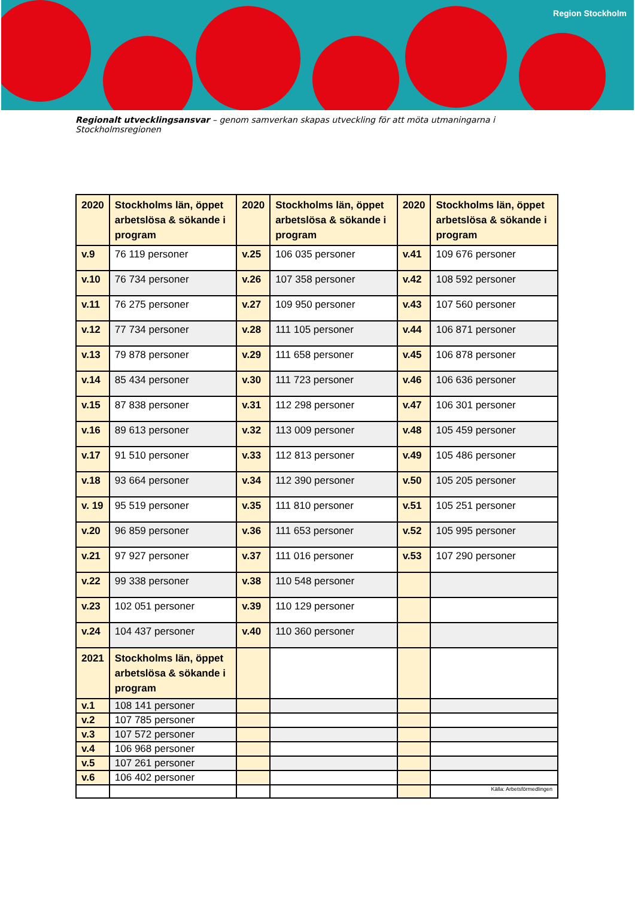Region Stockholm
Regionalt utvecklingsansvar – genom samverkan skapas utveckling för att möta utmaningarna i Stockholmsregionen
| 2020 | Stockholms län, öppet arbetslösa & sökande i program | 2020 | Stockholms län, öppet arbetslösa & sökande i program | 2020 | Stockholms län, öppet arbetslösa & sökande i program |
| --- | --- | --- | --- | --- | --- |
| v.9 | 76 119 personer | v.25 | 106 035 personer | v.41 | 109 676 personer |
| v.10 | 76 734 personer | v.26 | 107 358 personer | v.42 | 108 592 personer |
| v.11 | 76 275 personer | v.27 | 109 950 personer | v.43 | 107 560 personer |
| v.12 | 77 734 personer | v.28 | 111 105 personer | v.44 | 106 871 personer |
| v.13 | 79 878 personer | v.29 | 111 658 personer | v.45 | 106 878 personer |
| v.14 | 85 434 personer | v.30 | 111 723 personer | v.46 | 106 636 personer |
| v.15 | 87 838 personer | v.31 | 112 298 personer | v.47 | 106 301 personer |
| v.16 | 89 613 personer | v.32 | 113 009 personer | v.48 | 105 459 personer |
| v.17 | 91 510 personer | v.33 | 112 813 personer | v.49 | 105 486 personer |
| v.18 | 93 664 personer | v.34 | 112 390 personer | v.50 | 105 205 personer |
| v. 19 | 95 519 personer | v.35 | 111 810 personer | v.51 | 105 251 personer |
| v.20 | 96 859 personer | v.36 | 111 653 personer | v.52 | 105 995 personer |
| v.21 | 97 927 personer | v.37 | 111 016 personer | v.53 | 107 290 personer |
| v.22 | 99 338 personer | v.38 | 110 548 personer | | |
| v.23 | 102 051 personer | v.39 | 110 129 personer | | |
| v.24 | 104 437 personer | v.40 | 110 360 personer | | |
| 2021 | Stockholms län, öppet arbetslösa & sökande i program | | | | |
| v.1 | 108 141 personer | | | | |
| v.2 | 107 785 personer | | | | |
| v.3 | 107 572 personer | | | | |
| v.4 | 106 968 personer | | | | |
| v.5 | 107 261 personer | | | | |
| v.6 | 106 402 personer | | | | |
| | | | | | Källa: Arbetsförmedlingen |